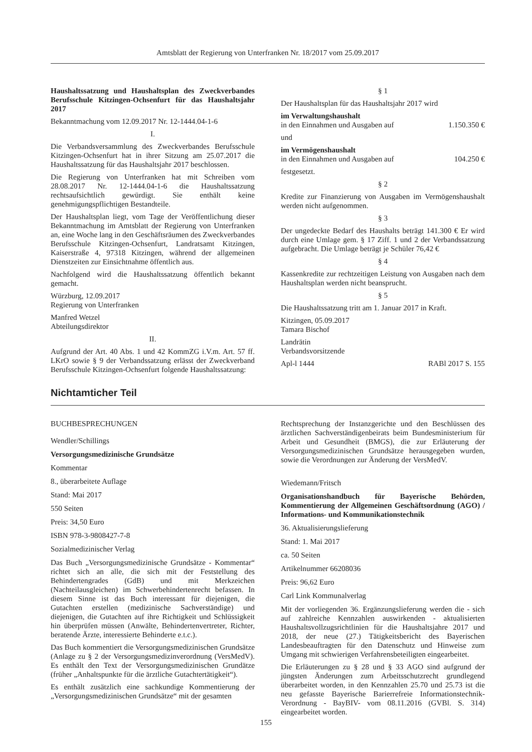Amtsblatt der Regierung von Unterfranken Nr. 18/2017 vom 25.09.2017
Haushaltssatzung und Haushaltsplan des Zweckverbandes Berufsschule Kitzingen-Ochsenfurt für das Haushaltsjahr 2017
Bekanntmachung vom 12.09.2017 Nr. 12-1444.04-1-6
I.
Die Verbandsversammlung des Zweckverbandes Berufsschule Kitzingen-Ochsenfurt hat in ihrer Sitzung am 25.07.2017 die Haushaltssatzung für das Haushaltsjahr 2017 beschlossen.
Die Regierung von Unterfranken hat mit Schreiben vom 28.08.2017 Nr. 12-1444.04-1-6 die Haushaltssatzung rechtsaufsichtlich gewürdigt. Sie enthält keine genehmigungspflichtigen Bestandteile.
Der Haushaltsplan liegt, vom Tage der Veröffentlichung dieser Bekanntmachung im Amtsblatt der Regierung von Unterfranken an, eine Woche lang in den Geschäftsräumen des Zweckverbandes Berufsschule Kitzingen-Ochsenfurt, Landratsamt Kitzingen, Kaiserstraße 4, 97318 Kitzingen, während der allgemeinen Dienstzeiten zur Einsichtnahme öffentlich aus.
Nachfolgend wird die Haushaltssatzung öffentlich bekannt gemacht.
Würzburg, 12.09.2017
Regierung von Unterfranken
Manfred Wetzel
Abteilungsdirektor
II.
Aufgrund der Art. 40 Abs. 1 und 42 KommZG i.V.m. Art. 57 ff. LKrO sowie § 9 der Verbandssatzung erlässt der Zweckverband Berufsschule Kitzingen-Ochsenfurt folgende Haushaltssatzung:
§ 1
Der Haushaltsplan für das Haushaltsjahr 2017 wird
im Verwaltungshaushalt
in den Einnahmen und Ausgaben auf 1.150.350 €
und
im Vermögenshaushalt
in den Einnahmen und Ausgaben auf 104.250 €
festgesetzt.
§ 2
Kredite zur Finanzierung von Ausgaben im Vermögenshaushalt werden nicht aufgenommen.
§ 3
Der ungedeckte Bedarf des Haushalts beträgt 141.300 € Er wird durch eine Umlage gem. § 17 Ziff. 1 und 2 der Verbandssatzung aufgebracht. Die Umlage beträgt je Schüler 76,42 €
§ 4
Kassenkredite zur rechtzeitigen Leistung von Ausgaben nach dem Haushaltsplan werden nicht beansprucht.
§ 5
Die Haushaltssatzung tritt am 1. Januar 2017 in Kraft.
Kitzingen, 05.09.2017
Tamara Bischof
Landrätin
Verbandsvorsitzende
Apl-l 1444 RABl 2017 S. 155
Nichtamticher Teil
BUCHBESPRECHUNGEN
Wendler/Schillings
Versorgungsmedizinische Grundsätze
Kommentar
8., überarbeitete Auflage
Stand: Mai 2017
550 Seiten
Preis: 34,50 Euro
ISBN 978-3-9808427-7-8
Sozialmedizinischer Verlag
Das Buch „Versorgungsmedizinische Grundsätze - Kommentar“ richtet sich an alle, die sich mit der Feststellung des Behindertengrades (GdB) und mit Merkzeichen (Nachteilausgleichen) im Schwerbehindertenrecht befassen. In diesem Sinne ist das Buch interessant für diejenigen, die Gutachten erstellen (medizinische Sachverständige) und diejenigen, die Gutachten auf ihre Richtigkeit und Schlüssigkeit hin überprüfen müssen (Anwälte, Behindertenvertreter, Richter, beratende Ärzte, interessierte Behinderte e.t.c.).
Das Buch kommentiert die Versorgungsmedizinischen Grundsätze (Anlage zu § 2 der Versorgungsmedizinverordnung (VersMedV). Es enthält den Text der Versorgungsmedizinischen Grundätze (früher „Anhaltspunkte für die ärztliche Gutachtertätigkeit“).
Es enthält zusätzlich eine sachkundige Kommentierung der „Versorgungsmedizinischen Grundsätze“ mit der gesamten
Rechtsprechung der Instanzgerichte und den Beschlüssen des ärztlichen Sachverständigenbeirats beim Bundesministerium für Arbeit und Gesundheit (BMGS), die zur Erläuterung der Versorgungsmedizinischen Grundsätze herausgegeben wurden, sowie die Verordnungen zur Änderung der VersMedV.
Wiedemann/Fritsch
Organisationshandbuch für Bayerische Behörden, Kommentierung der Allgemeinen Geschäftsordnung (AGO) / Informations- und Kommunikationstechnik
36. Aktualisierungslieferung
Stand: 1. Mai 2017
ca. 50 Seiten
Artikelnummer 66208036
Preis: 96,62 Euro
Carl Link Kommunalverlag
Mit der vorliegenden 36. Ergänzungslieferung werden die - sich auf zahlreiche Kennzahlen auswirkenden - aktualisierten Haushaltsvollzugsrichtlinien für die Haushaltsjahre 2017 und 2018, der neue (27.) Tätigkeitsbericht des Bayerischen Landesbeauftragten für den Datenschutz und Hinweise zum Umgang mit schwierigen Verfahrensbeteiligten eingearbeitet.
Die Erläuterungen zu § 28 und § 33 AGO sind aufgrund der jüngsten Änderungen zum Arbeitsschutzrecht grundlegend überarbeitet worden, in den Kennzahlen 25.70 und 25.73 ist die neu gefasste Bayerische Barierrefreie Informationstechnik-Verordnung - BayBIV- vom 08.11.2016 (GVBl. S. 314) eingearbeitet worden.
155